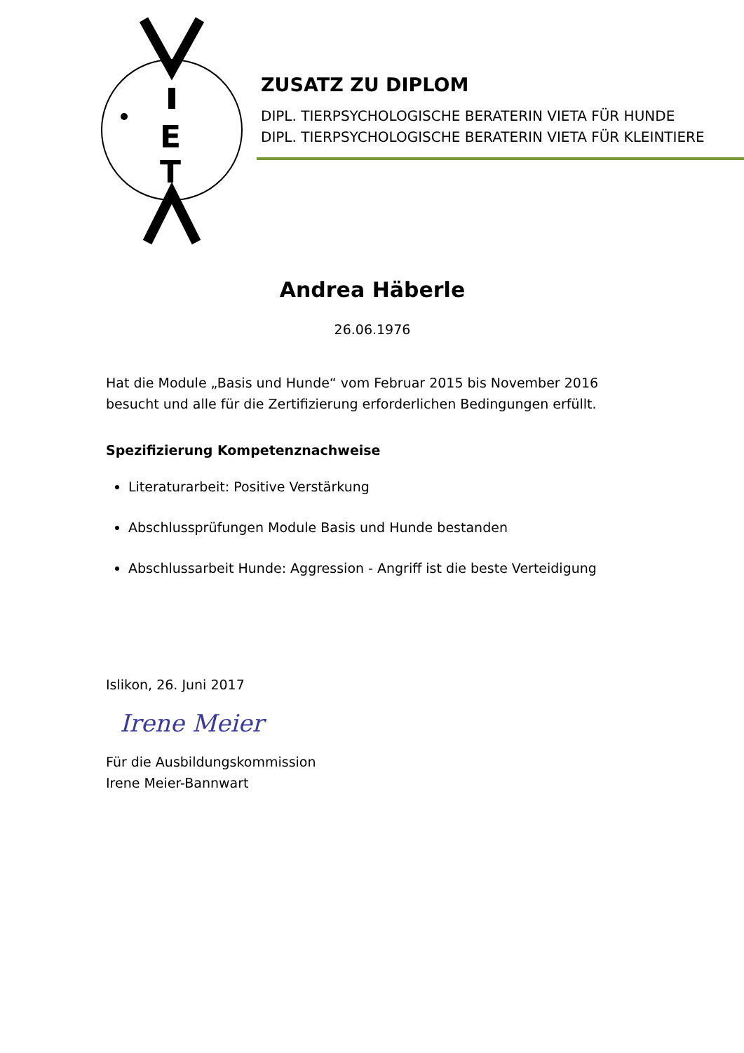E
T
ZUSATZ ZU DIPLOM
DIPL. TIERPSYCHOLOGISCHE BERATERIN VIETA FÜR HUNDE
DIPL. TIERPSYCHOLOGISCHE BERATERIN VIETA FÜR KLEINTIERE
Andrea Häberle
26.06.1976
Hat die Module „Basis und Hunde“ vom Februar 2015 bis November 2016 besucht und alle für die Zertifizierung erforderlichen Bedingungen erfüllt.
Spezifizierung Kompetenznachweise
Literaturarbeit: Positive Verstärkung
Abschlussprüfungen Module Basis und Hunde bestanden
Abschlussarbeit Hunde: Aggression - Angriff ist die beste Verteidigung
Islikon, 26. Juni 2017
Irene Meier
Für die Ausbildungskommission
Irene Meier-Bannwart